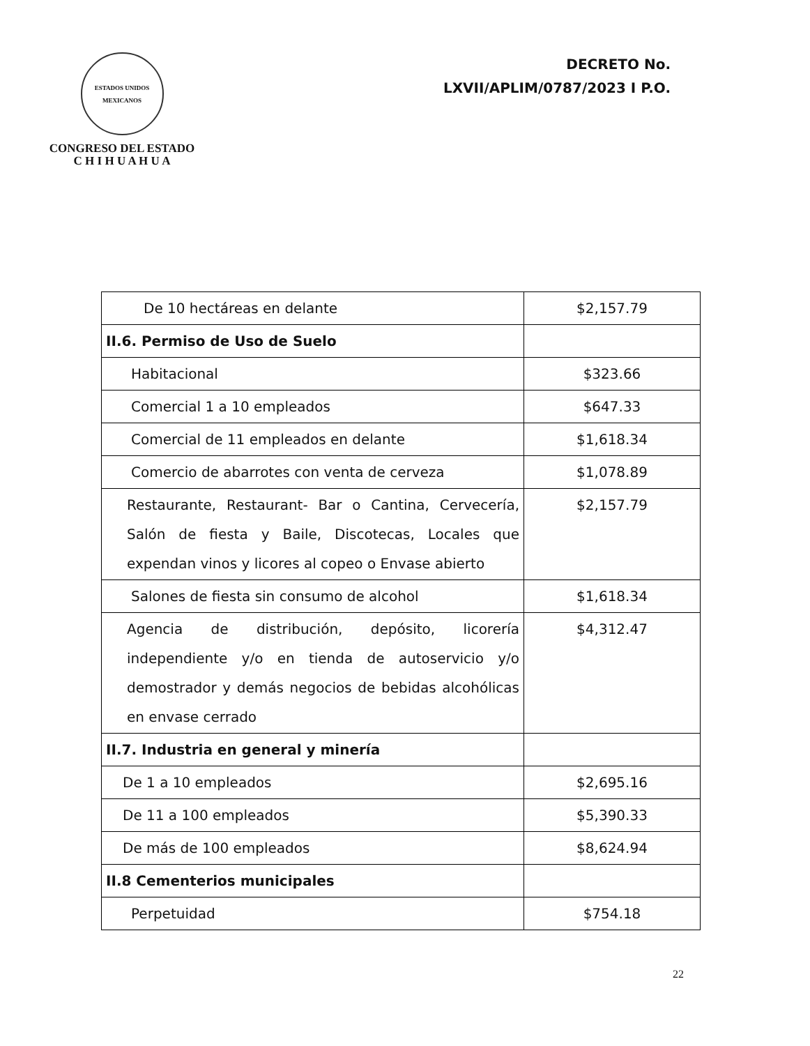ESTADOS UNIDOS MEXICANOS
CONGRESO DEL ESTADO
C H I H U A H U A
DECRETO No.
LXVII/APLIM/0787/2023 I P.O.
| De 10 hectáreas en delante | $2,157.79 |
| II.6. Permiso de Uso de Suelo | |
| Habitacional | $323.66 |
| Comercial 1 a 10 empleados | $647.33 |
| Comercial de 11 empleados en delante | $1,618.34 |
| Comercio de abarrotes con venta de cerveza | $1,078.89 |
| Restaurante, Restaurant- Bar o Cantina, Cervecería, Salón de fiesta y Baile, Discotecas, Locales que expendan vinos y licores al copeo o Envase abierto | $2,157.79 |
| Salones de fiesta sin consumo de alcohol | $1,618.34 |
| Agencia de distribución, depósito, licorería independiente y/o en tienda de autoservicio y/o demostrador y demás negocios de bebidas alcohólicas en envase cerrado | $4,312.47 |
| II.7. Industria en general y minería | |
| De 1 a 10 empleados | $2,695.16 |
| De 11 a 100 empleados | $5,390.33 |
| De más de 100 empleados | $8,624.94 |
| II.8 Cementerios municipales | |
| Perpetuidad | $754.18 |
22